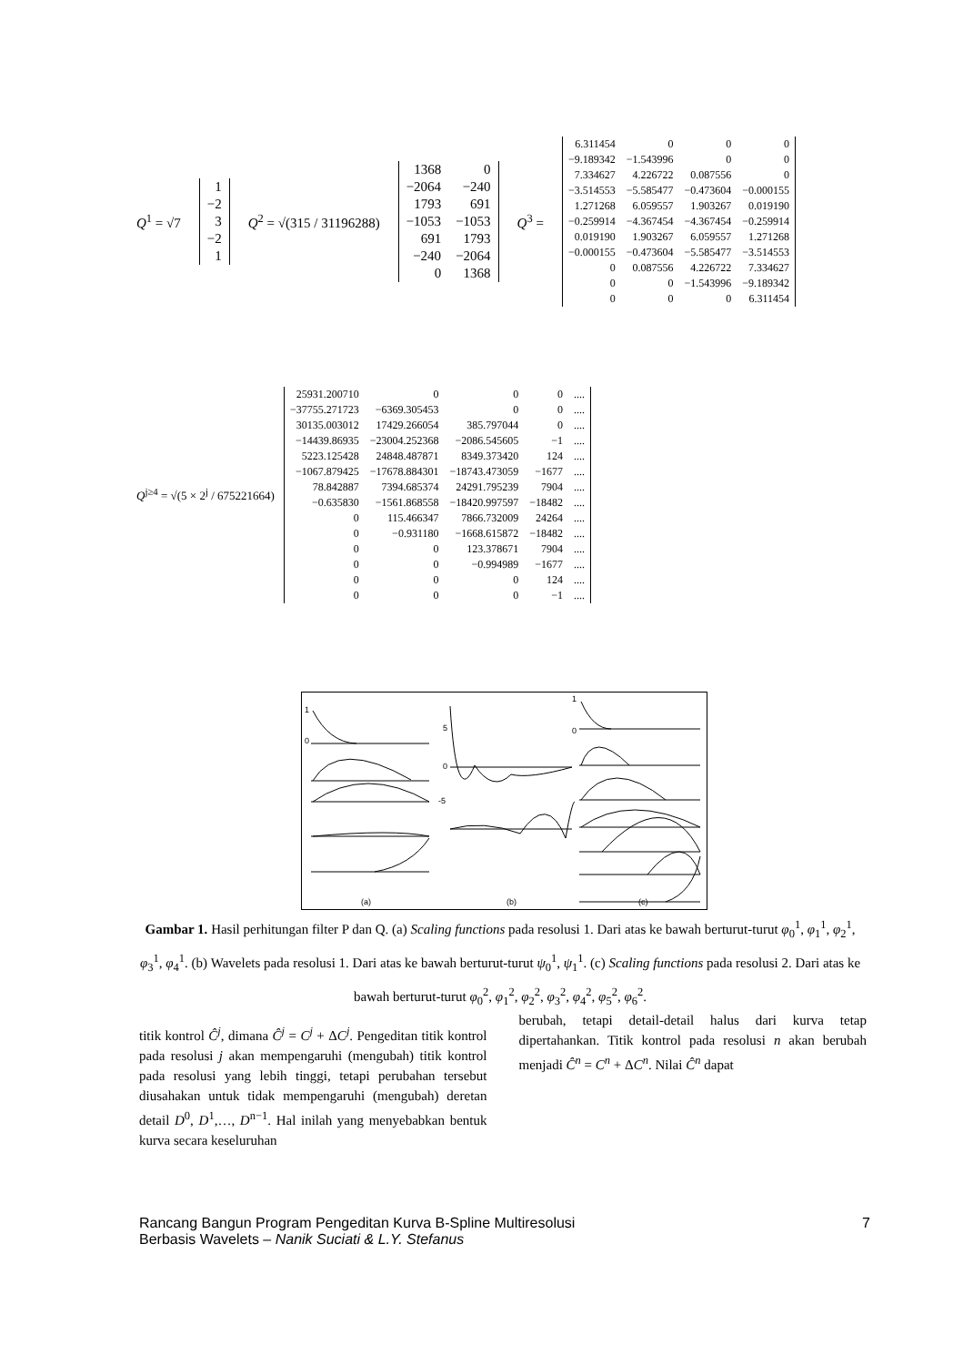Q<sup>1</sup> = √7
| 1 |
| −2 |
| 3 |
| −2 |
| 1 |
Q<sup>2</sup> = √(315 / 31196288)
| 1368 | 0 |
| −2064 | −240 |
| 1793 | 691 |
| −1053 | −1053 |
| 691 | 1793 |
| −240 | −2064 |
| 0 | 1368 |
Q<sup>3</sup> =
| 6.311454 | 0 | 0 | 0 |
| −9.189342 | −1.543996 | 0 | 0 |
| 7.334627 | 4.226722 | 0.087556 | 0 |
| −3.514553 | −5.585477 | −0.473604 | −0.000155 |
| 1.271268 | 6.059557 | 1.903267 | 0.019190 |
| −0.259914 | −4.367454 | −4.367454 | −0.259914 |
| 0.019190 | 1.903267 | 6.059557 | 1.271268 |
| −0.000155 | −0.473604 | −5.585477 | −3.514553 |
| 0 | 0.087556 | 4.226722 | 7.334627 |
| 0 | 0 | −1.543996 | −9.189342 |
| 0 | 0 | 0 | 6.311454 |
Q<sup>j≥4</sup> = √(5 × 2<sup>j</sup> / 675221664)
| 25931.200710 | 0 | 0 | 0 | .... |
| −37755.271723 | −6369.305453 | 0 | 0 | .... |
| 30135.003012 | 17429.266054 | 385.797044 | 0 | .... |
| −14439.86935 | −23004.252368 | −2086.545605 | −1 | .... |
| 5223.125428 | 24848.487871 | 8349.373420 | 124 | .... |
| −1067.879425 | −17678.884301 | −18743.473059 | −1677 | .... |
| 78.842887 | 7394.685374 | 24291.795239 | 7904 | .... |
| −0.635830 | −1561.868558 | −18420.997597 | −18482 | .... |
| 0 | 115.466347 | 7866.732009 | 24264 | .... |
| 0 | −0.931180 | −1668.615872 | −18482 | .... |
| 0 | 0 | 123.378671 | 7904 | .... |
| 0 | 0 | −0.994989 | −1677 | .... |
| 0 | 0 | 0 | 124 | .... |
| 0 | 0 | 0 | −1 | .... |
1
0
5
0
-5
1
0
(a)
(b)
(c)
Gambar 1. Hasil perhitungan filter P dan Q. (a) Scaling functions pada resolusi 1. Dari atas ke bawah berturut-turut φ<sub>0</sub><sup>1</sup>, φ<sub>1</sub><sup>1</sup>, φ<sub>2</sub><sup>1</sup>, φ<sub>3</sub><sup>1</sup>, φ<sub>4</sub><sup>1</sup>. (b) Wavelets pada resolusi 1. Dari atas ke bawah berturut-turut ψ<sub>0</sub><sup>1</sup>, ψ<sub>1</sub><sup>1</sup>. (c) Scaling functions pada resolusi 2. Dari atas ke bawah berturut-turut φ<sub>0</sub><sup>2</sup>, φ<sub>1</sub><sup>2</sup>, φ<sub>2</sub><sup>2</sup>, φ<sub>3</sub><sup>2</sup>, φ<sub>4</sub><sup>2</sup>, φ<sub>5</sub><sup>2</sup>, φ<sub>6</sub><sup>2</sup>.
titik kontrol Ĉ<sup>j</sup>, dimana Ĉ<sup>j</sup> = C<sup>j</sup> + ΔC<sup>j</sup>. Pengeditan titik kontrol pada resolusi j akan mempengaruhi (mengubah) titik kontrol pada resolusi yang lebih tinggi, tetapi perubahan tersebut diusahakan untuk tidak mempengaruhi (mengubah) deretan detail D<sup>0</sup>, D<sup>1</sup>,…, D<sup>n−1</sup>. Hal inilah yang menyebabkan bentuk kurva secara keseluruhan
berubah, tetapi detail-detail halus dari kurva tetap dipertahankan. Titik kontrol pada resolusi n akan berubah menjadi Ĉ<sup>n</sup> = C<sup>n</sup> + ΔC<sup>n</sup>. Nilai Ĉ<sup>n</sup> dapat
Rancang Bangun Program Pengeditan Kurva B-Spline Multiresolusi
Berbasis Wavelets – Nanik Suciati & L.Y. Stefanus 7